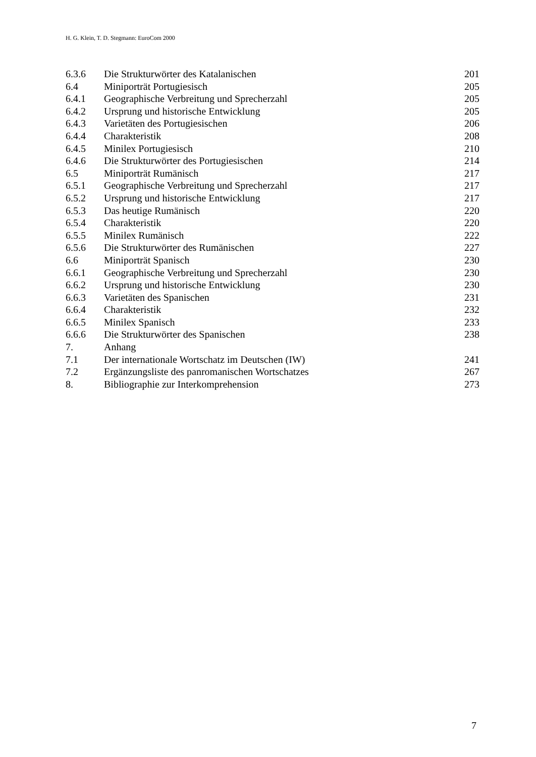H. G. Klein, T. D. Stegmann: EuroCom 2000
| 6.3.6 | Die Strukturwörter des Katalanischen | 201 |
| 6.4 | Miniporträt Portugiesisch | 205 |
| 6.4.1 | Geographische Verbreitung und Sprecherzahl | 205 |
| 6.4.2 | Ursprung und historische Entwicklung | 205 |
| 6.4.3 | Varietäten des Portugiesischen | 206 |
| 6.4.4 | Charakteristik | 208 |
| 6.4.5 | Minilex Portugiesisch | 210 |
| 6.4.6 | Die Strukturwörter des Portugiesischen | 214 |
| 6.5 | Miniporträt Rumänisch | 217 |
| 6.5.1 | Geographische Verbreitung und Sprecherzahl | 217 |
| 6.5.2 | Ursprung und historische Entwicklung | 217 |
| 6.5.3 | Das heutige Rumänisch | 220 |
| 6.5.4 | Charakteristik | 220 |
| 6.5.5 | Minilex Rumänisch | 222 |
| 6.5.6 | Die Strukturwörter des Rumänischen | 227 |
| 6.6 | Miniporträt Spanisch | 230 |
| 6.6.1 | Geographische Verbreitung und Sprecherzahl | 230 |
| 6.6.2 | Ursprung und historische Entwicklung | 230 |
| 6.6.3 | Varietäten des Spanischen | 231 |
| 6.6.4 | Charakteristik | 232 |
| 6.6.5 | Minilex Spanisch | 233 |
| 6.6.6 | Die Strukturwörter des Spanischen | 238 |
| 7. | Anhang | |
| 7.1 | Der internationale Wortschatz im Deutschen (IW) | 241 |
| 7.2 | Ergänzungsliste des panromanischen Wortschatzes | 267 |
| 8. | Bibliographie zur Interkomprehension | 273 |
7